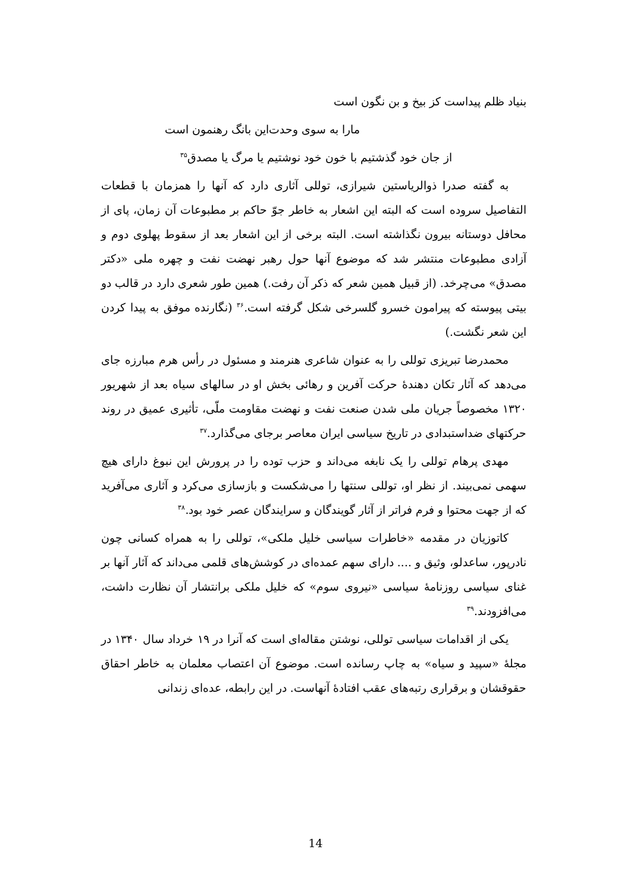بنیاد ظلم پیداست کز بیخ و بن نگون است
مارا به سوی وحدت‌این بانگ رهنمون است
از جان خود گذشتیم با خون خود نوشتیم یا مرگ یا مصدق<sup>۳۵</sup>
به گفته صدرا ذوالریاستین شیرازی، توللی آثاری دارد که آنها را همزمان با قطعات التفاصیل سروده است که البته این اشعار به خاطر جوّ حاکم بر مطبوعات آن زمان، پای از محافل دوستانه بیرون نگذاشته است. البته برخی از این اشعار بعد از سقوط پهلوی دوم و آزادی مطبوعات منتشر شد که موضوع آنها حول رهبر نهضت نفت و چهره ملی «دکتر مصدق» می‌چرخد. (از قبیل همین شعر که ذکر آن رفت.) همین طور شعری دارد در قالب دو بیتی پیوسته که پیرامون خسرو گلسرخی شکل گرفته است.<sup>۳۶</sup> (نگارنده موفق به پیدا کردن این شعر نگشت.)
محمدرضا تبریزی توللی را به عنوان شاعری هنرمند و مسئول در رأس هرم مبارزه جای می‌دهد که آثار تکان دهندهٔ حرکت آفرین و رهائی بخش او در سالهای سیاه بعد از شهریور ۱۳۲۰ مخصوصاً جریان ملی شدن صنعت نفت و نهضت مقاومت ملّی، تأثیری عمیق در روند حرکتهای ضداستبدادی در تاریخ سیاسی ایران معاصر برجای می‌گذارد.<sup>۳۷</sup>
مهدی پرهام توللی را یک نابغه می‌داند و حزب توده را در پرورش این نبوغ دارای هیچ سهمی نمی‌بیند. از نظر او، توللی سنتها را می‌شکست و بازسازی می‌کرد و آثاری می‌آفرید که از جهت محتوا و فرم فراتر از آثار گویندگان و سرایندگان عصر خود بود.<sup>۳۸</sup>
کاتوزیان در مقدمه «خاطرات سیاسی خلیل ملکی»، توللی را به همراه کسانی چون نادرپور، ساعدلو، وثیق و .... دارای سهم عمده‌ای در کوشش‌های قلمی می‌داند که آثار آنها بر غنای سیاسی روزنامهٔ سیاسی «نیروی سوم» که خلیل ملکی برانتشار آن نظارت داشت، می‌افزودند.<sup>۳۹</sup>
یکی از اقدامات سیاسی توللی، نوشتن مقاله‌ای است که آنرا در ۱۹ خرداد سال ۱۳۴۰ در مجلهٔ «سپید و سیاه» به چاپ رسانده است. موضوع آن اعتصاب معلمان به خاطر احقاق حقوقشان و برقراری رتبه‌های عقب افتادهٔ آنهاست. در این رابطه، عده‌ای زندانی
14